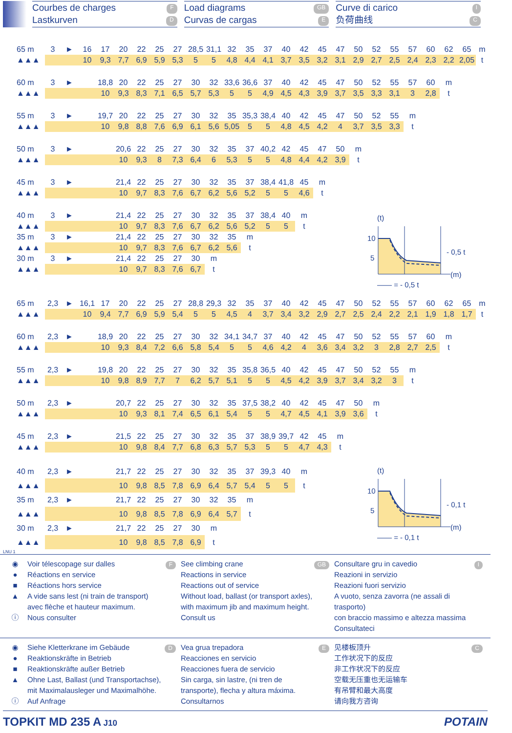Courbes de charges F
Lastkurven D
Load diagrams GB
Curvas de cargas E
Curve di carico I
负荷曲线 C
| 65 m | 3 | ► | 16 | 17 | 20 | 22 | 25 | 27 | 28,5 | 31,1 | 32 | 35 | 37 | 40 | 42 | 45 | 47 | 50 | 52 | 55 | 57 | 60 | 62 | 65 | m |
| ▲▲▲ | | | 10 | 9,3 | 7,7 | 6,9 | 5,9 | 5,3 | 5 | 5 | 4,8 | 4,4 | 4,1 | 3,7 | 3,5 | 3,2 | 3,1 | 2,9 | 2,7 | 2,5 | 2,4 | 2,3 | 2,2 | 2,05 | t |
| 60 m | 3 | ► | | 18,8 | 20 | 22 | 25 | 27 | 30 | 32 | 33,6 | 36,6 | 37 | 40 | 42 | 45 | 47 | 50 | 52 | 55 | 57 | 60 | m | | |
| ▲▲▲ | | | | 10 | 9,3 | 8,3 | 7,1 | 6,5 | 5,7 | 5,3 | 5 | 5 | 4,9 | 4,5 | 4,3 | 3,9 | 3,7 | 3,5 | 3,3 | 3,1 | 3 | 2,8 | t | | |
| 55 m | 3 | ► | | 19,7 | 20 | 22 | 25 | 27 | 30 | 32 | 35 | 35,3 | 38,4 | 40 | 42 | 45 | 47 | 50 | 52 | 55 | m | | | | |
| ▲▲▲ | | | | 10 | 9,8 | 8,8 | 7,6 | 6,9 | 6,1 | 5,6 | 5,05 | 5 | 5 | 4,8 | 4,5 | 4,2 | 4 | 3,7 | 3,5 | 3,3 | t | | | | |
| 50 m | 3 | ► | | | 20,6 | 22 | 25 | 27 | 30 | 32 | 35 | 37 | 40,2 | 42 | 45 | 47 | 50 | m | | | | | | | |
| ▲▲▲ | | | | | 10 | 9,3 | 8 | 7,3 | 6,4 | 6 | 5,3 | 5 | 5 | 4,8 | 4,4 | 4,2 | 3,9 | t | | | | | | | |
| 45 m | 3 | ► | | | 21,4 | 22 | 25 | 27 | 30 | 32 | 35 | 37 | 38,4 | 41,8 | 45 | m | | | | | | | | | |
| ▲▲▲ | | | | | 10 | 9,7 | 8,3 | 7,6 | 6,7 | 6,2 | 5,6 | 5,2 | 5 | 5 | 4,6 | t | | | | | | | | | |
| 40 m | 3 | ► | | | 21,4 | 22 | 25 | 27 | 30 | 32 | 35 | 37 | 38,4 | 40 | m | | | | (t) 10 5 - 0,5 t (m) —— = - 0,5 t | | | | | | |
| ▲▲▲ | | | | | 10 | 9,7 | 8,3 | 7,6 | 6,7 | 6,2 | 5,6 | 5,2 | 5 | 5 | t | | | | | | | | | | |
| 35 m | 3 | ► | | | 21,4 | 22 | 25 | 27 | 30 | 32 | 35 | m | | | | | | | | | | | | | |
| ▲▲▲ | | | | | 10 | 9,7 | 8,3 | 7,6 | 6,7 | 6,2 | 5,6 | t | | | | | | | | | | | | | |
| 30 m | 3 | ► | | | 21,4 | 22 | 25 | 27 | 30 | m | | | | | | | | | | | | | | | |
| ▲▲▲ | | | | | 10 | 9,7 | 8,3 | 7,6 | 6,7 | t | | | | | | | | | | | | | | | |
| 65 m | 2,3 | ► | 16,1 | 17 | 20 | 22 | 25 | 27 | 28,8 | 29,3 | 32 | 35 | 37 | 40 | 42 | 45 | 47 | 50 | 52 | 55 | 57 | 60 | 62 | 65 | m |
| ▲▲▲ | | | 10 | 9,4 | 7,7 | 6,9 | 5,9 | 5,4 | 5 | 5 | 4,5 | 4 | 3,7 | 3,4 | 3,2 | 2,9 | 2,7 | 2,5 | 2,4 | 2,2 | 2,1 | 1,9 | 1,8 | 1,7 | t |
| 60 m | 2,3 | ► | | 18,9 | 20 | 22 | 25 | 27 | 30 | 32 | 34,1 | 34,7 | 37 | 40 | 42 | 45 | 47 | 50 | 52 | 55 | 57 | 60 | m | | |
| ▲▲▲ | | | | 10 | 9,3 | 8,4 | 7,2 | 6,6 | 5,8 | 5,4 | 5 | 5 | 4,6 | 4,2 | 4 | 3,6 | 3,4 | 3,2 | 3 | 2,8 | 2,7 | 2,5 | t | | |
| 55 m | 2,3 | ► | | 19,8 | 20 | 22 | 25 | 27 | 30 | 32 | 35 | 35,8 | 36,5 | 40 | 42 | 45 | 47 | 50 | 52 | 55 | m | | | | |
| ▲▲▲ | | | | 10 | 9,8 | 8,9 | 7,7 | 7 | 6,2 | 5,7 | 5,1 | 5 | 5 | 4,5 | 4,2 | 3,9 | 3,7 | 3,4 | 3,2 | 3 | t | | | | |
| 50 m | 2,3 | ► | | | 20,7 | 22 | 25 | 27 | 30 | 32 | 35 | 37,5 | 38,2 | 40 | 42 | 45 | 47 | 50 | m | | | | | | |
| ▲▲▲ | | | | | 10 | 9,3 | 8,1 | 7,4 | 6,5 | 6,1 | 5,4 | 5 | 5 | 4,7 | 4,5 | 4,1 | 3,9 | 3,6 | t | | | | | | |
| 45 m | 2,3 | ► | | | 21,5 | 22 | 25 | 27 | 30 | 32 | 35 | 37 | 38,9 | 39,7 | 42 | 45 | m | | | | | | | | |
| ▲▲▲ | | | | | 10 | 9,8 | 8,4 | 7,7 | 6,8 | 6,3 | 5,7 | 5,3 | 5 | 5 | 4,7 | 4,3 | t | | | | | | | | |
| 40 m | 2,3 | ► | | | 21,7 | 22 | 25 | 27 | 30 | 32 | 35 | 37 | 39,3 | 40 | m | | | | (t) 10 5 - 0,1 t (m) —— = - 0,1 t | | | | | | |
| ▲▲▲ | | | | | 10 | 9,8 | 8,5 | 7,8 | 6,9 | 6,4 | 5,7 | 5,4 | 5 | 5 | t | | | | | | | | | | |
| 35 m | 2,3 | ► | | | 21,7 | 22 | 25 | 27 | 30 | 32 | 35 | m | | | | | | | | | | | | | |
| ▲▲▲ | | | | | 10 | 9,8 | 8,5 | 7,8 | 6,9 | 6,4 | 5,7 | t | | | | | | | | | | | | | |
| 30 m | 2,3 | ► | | | 21,7 | 22 | 25 | 27 | 30 | m | | | | | | | | | | | | | | | |
| ▲▲▲ | | | | | 10 | 9,8 | 8,5 | 7,8 | 6,9 | t | | | | | | | | | | | | | | | |
LNU 1
◉
●
■
▲
ⓘ
Voir télescopage sur dalles F
Réactions en service
Réactions hors service
A vide sans lest (ni train de transport)
avec flèche et hauteur maximum.
Nous consulter
See climbing crane GB
Reactions in service
Reactions out of service
Without load, ballast (or transport axles),
with maximum jib and maximum height.
Consult us
Consultare gru in cavedio I
Reazioni in servizio
Reazioni fuori servizio
A vuoto, senza zavorra (ne assali di trasporto)
con braccio massimo e altezza massima
Consultateci
◉
●
■
▲
ⓘ
Siehe Kletterkrane im Gebäude D
Reaktionskräfte in Betrieb
Reaktionskräfte außer Betrieb
Ohne Last, Ballast (und Transportachse),
mit Maximalausleger und Maximalhöhe.
Auf Anfrage
Vea grua trepadora E
Reacciones en servicio
Reacciones fuera de servicio
Sin carga, sin lastre, (ni tren de
transporte), flecha y altura máxima.
Consultarnos
见楼板顶升 C
工作状况下的反应
非工作状况下的反应
空载无压重也无运输车
有吊臂和最大高度
请向我方咨询
TOPKIT MD 235 A J10 POTAIN